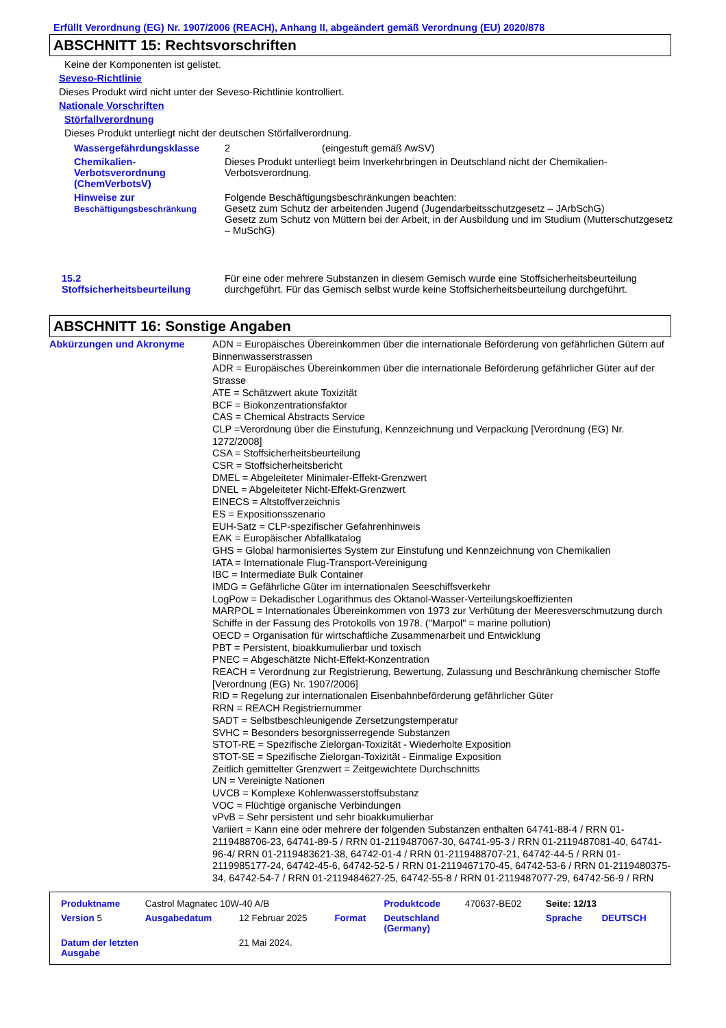Erfüllt Verordnung (EG) Nr. 1907/2006 (REACH), Anhang II, abgeändert gemäß Verordnung (EU) 2020/878
ABSCHNITT 15: Rechtsvorschriften
Keine der Komponenten ist gelistet.
Seveso-Richtlinie
Dieses Produkt wird nicht unter der Seveso-Richtlinie kontrolliert.
Nationale Vorschriften
Störfallverordnung
Dieses Produkt unterliegt nicht der deutschen Störfallverordnung.
| Wassergefährdungsklasse | 2 (eingestuft gemäß AwSV) |
| Chemikalien- Verbotsverordnung (ChemVerbotsV) | Dieses Produkt unterliegt beim Inverkehrbringen in Deutschland nicht der Chemikalien-Verbotsverordnung. |
| Hinweise zur Beschäftigungsbeschränkung | Folgende Beschäftigungsbeschränkungen beachten: Gesetz zum Schutz der arbeitenden Jugend (Jugendarbeitsschutzgesetz – JArbSchG) Gesetz zum Schutz von Müttern bei der Arbeit, in der Ausbildung und im Studium (Mutterschutzgesetz – MuSchG) |
| 15.2 Stoffsicherheitsbeurteilung | Für eine oder mehrere Substanzen in diesem Gemisch wurde eine Stoffsicherheitsbeurteilung durchgeführt. Für das Gemisch selbst wurde keine Stoffsicherheitsbeurteilung durchgeführt. |
ABSCHNITT 16: Sonstige Angaben
| Abkürzungen und Akronyme | ADN = Europäisches Übereinkommen über die internationale Beförderung von gefährlichen Gütern auf Binnenwasserstrassen ADR = Europäisches Übereinkommen über die internationale Beförderung gefährlicher Güter auf der Strasse ATE = Schätzwert akute Toxizität BCF = Biokonzentrationsfaktor CAS = Chemical Abstracts Service CLP =Verordnung über die Einstufung, Kennzeichnung und Verpackung [Verordnung (EG) Nr. 1272/2008] CSA = Stoffsicherheitsbeurteilung CSR = Stoffsicherheitsbericht DMEL = Abgeleiteter Minimaler-Effekt-Grenzwert DNEL = Abgeleiteter Nicht-Effekt-Grenzwert EINECS = Altstoffverzeichnis ES = Expositionsszenario EUH-Satz = CLP-spezifischer Gefahrenhinweis EAK = Europäischer Abfallkatalog GHS = Global harmonisiertes System zur Einstufung und Kennzeichnung von Chemikalien IATA = Internationale Flug-Transport-Vereinigung IBC = Intermediate Bulk Container IMDG = Gefährliche Güter im internationalen Seeschiffsverkehr LogPow = Dekadischer Logarithmus des Oktanol-Wasser-Verteilungskoeffizienten MARPOL = Internationales Übereinkommen von 1973 zur Verhütung der Meeresverschmutzung durch Schiffe in der Fassung des Protokolls von 1978. ("Marpol" = marine pollution) OECD = Organisation für wirtschaftliche Zusammenarbeit und Entwicklung PBT = Persistent, bioakkumulierbar und toxisch PNEC = Abgeschätzte Nicht-Effekt-Konzentration REACH = Verordnung zur Registrierung, Bewertung, Zulassung und Beschränkung chemischer Stoffe [Verordnung (EG) Nr. 1907/2006] RID = Regelung zur internationalen Eisenbahnbeförderung gefährlicher Güter RRN = REACH Registriernummer SADT = Selbstbeschleunigende Zersetzungstemperatur SVHC = Besonders besorgnisserregende Substanzen STOT-RE = Spezifische Zielorgan-Toxizität - Wiederholte Exposition STOT-SE = Spezifische Zielorgan-Toxizität - Einmalige Exposition Zeitlich gemittelter Grenzwert = Zeitgewichtete Durchschnitts UN = Vereinigte Nationen UVCB = Komplexe Kohlenwasserstoffsubstanz VOC = Flüchtige organische Verbindungen vPvB = Sehr persistent und sehr bioakkumulierbar Variiert = Kann eine oder mehrere der folgenden Substanzen enthalten 64741-88-4 / RRN 01-2119488706-23, 64741-89-5 / RRN 01-2119487067-30, 64741-95-3 / RRN 01-2119487081-40, 64741-96-4/ RRN 01-2119483621-38, 64742-01-4 / RRN 01-2119488707-21, 64742-44-5 / RRN 01-2119985177-24, 64742-45-6, 64742-52-5 / RRN 01-2119467170-45, 64742-53-6 / RRN 01-2119480375-34, 64742-54-7 / RRN 01-2119484627-25, 64742-55-8 / RRN 01-2119487077-29, 64742-56-9 / RRN |
| Produktname | Castrol Magnatec 10W-40 A/B | | | Produktcode | 470637-BE02 | Seite: 12/13 | |
| Version 5 | Ausgabedatum | 12 Februar 2025 | Format | Deutschland (Germany) | | Sprache | DEUTSCH |
| Datum der letzten Ausgabe | | 21 Mai 2024. | | | | | |